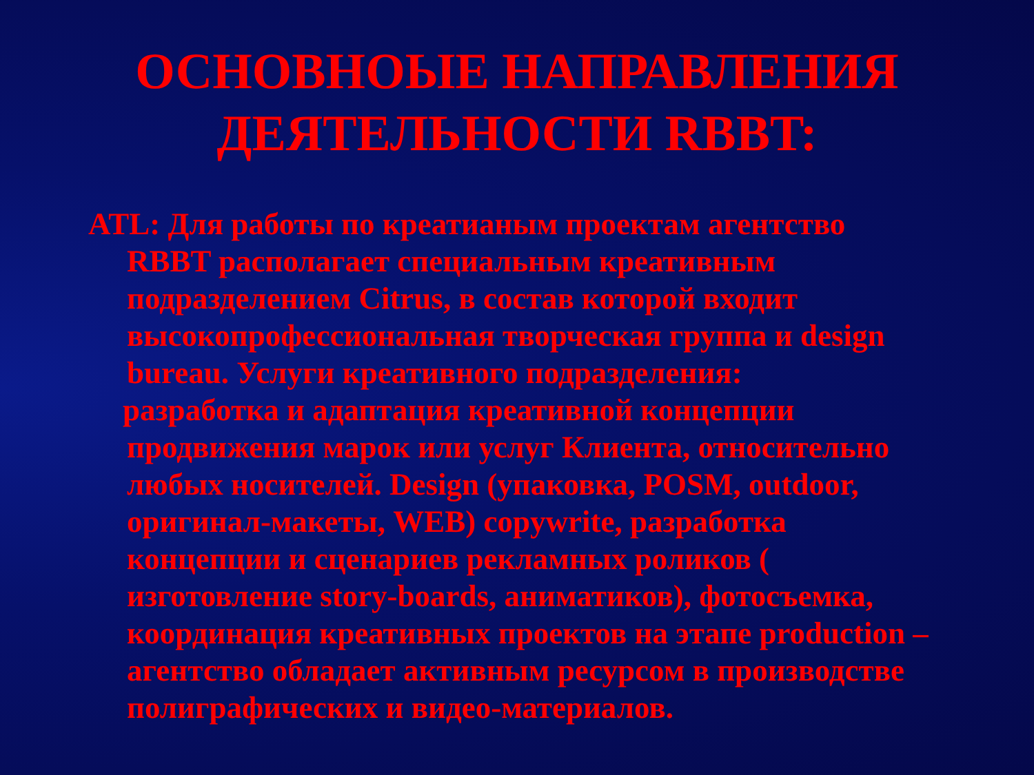ОСНОВНОЫЕ НАПРАВЛЕНИЯ
ДЕЯТЕЛЬНОСТИ RBBT:
ATL: Для работы по креатианым проектам агентство RBBT располагает специальным креативным подразделением Citrus, в состав которой входит высокопрофессиональная творческая группа и design bureau. Услуги креативного подразделения:
разработка и адаптация креативной концепции продвижения марок или услуг Клиента, относительно любых носителей. Design (упаковка, POSM, outdoor, оригинал-макеты, WEB) copywrite, разработка концепции и сценариев рекламных роликов ( изготовление story-boards, аниматиков), фотосъемка, координация креативных проектов на этапе production – агентство обладает активным ресурсом в производстве полиграфических и видео-материалов.